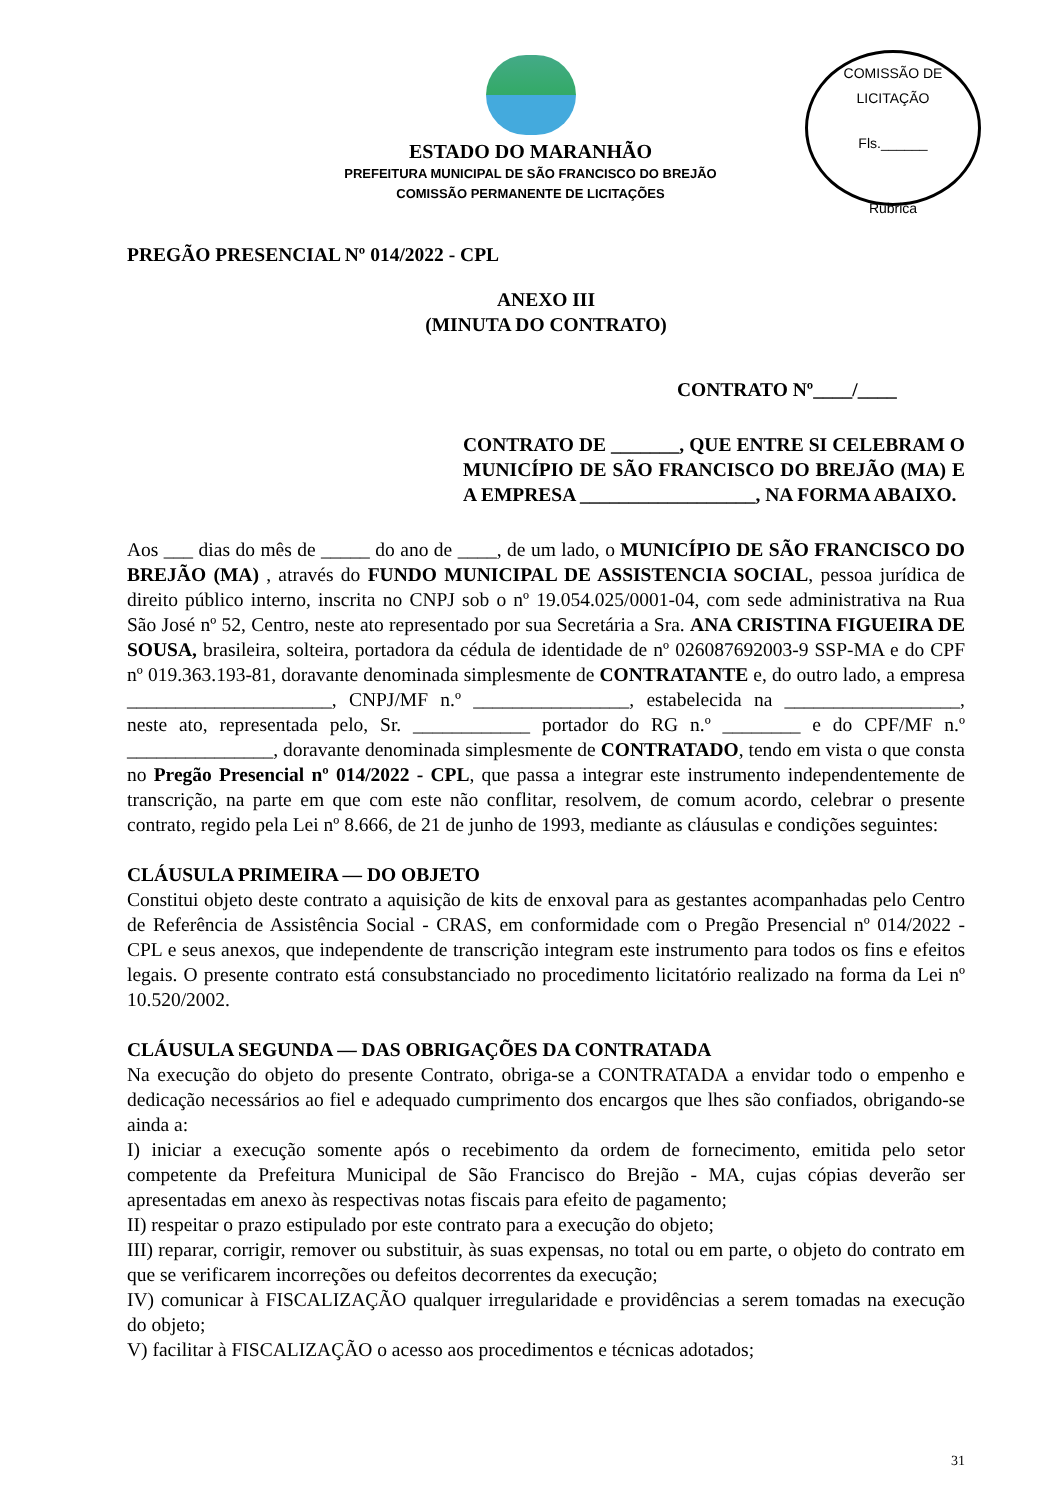COMISSÃO DE LICITAÇÃO
Fls.______
Rubrica
ESTADO DO MARANHÃO
PREFEITURA MUNICIPAL DE SÃO FRANCISCO DO BREJÃO
COMISSÃO PERMANENTE DE LICITAÇÕES
PREGÃO PRESENCIAL Nº 014/2022 - CPL
ANEXO III
(MINUTA DO CONTRATO)
CONTRATO Nº____/____
CONTRATO DE _______, QUE ENTRE SI CELEBRAM O MUNICÍPIO DE SÃO FRANCISCO DO BREJÃO (MA) E A EMPRESA __________________, NA FORMA ABAIXO.
Aos ___ dias do mês de _____ do ano de ____, de um lado, o MUNICÍPIO DE SÃO FRANCISCO DO BREJÃO (MA) , através do FUNDO MUNICIPAL DE ASSISTENCIA SOCIAL, pessoa jurídica de direito público interno, inscrita no CNPJ sob o nº 19.054.025/0001-04, com sede administrativa na Rua São José nº 52, Centro, neste ato representado por sua Secretária a Sra. ANA CRISTINA FIGUEIRA DE SOUSA, brasileira, solteira, portadora da cédula de identidade de nº 026087692003-9 SSP-MA e do CPF nº 019.363.193-81, doravante denominada simplesmente de CONTRATANTE e, do outro lado, a empresa _____________________, CNPJ/MF n.º ________________, estabelecida na __________________, neste ato, representada pelo, Sr. ____________ portador do RG n.º ________ e do CPF/MF n.º _______________, doravante denominada simplesmente de CONTRATADO, tendo em vista o que consta no Pregão Presencial nº 014/2022 - CPL, que passa a integrar este instrumento independentemente de transcrição, na parte em que com este não conflitar, resolvem, de comum acordo, celebrar o presente contrato, regido pela Lei nº 8.666, de 21 de junho de 1993, mediante as cláusulas e condições seguintes:
CLÁUSULA PRIMEIRA — DO OBJETO
Constitui objeto deste contrato a aquisição de kits de enxoval para as gestantes acompanhadas pelo Centro de Referência de Assistência Social - CRAS, em conformidade com o Pregão Presencial nº 014/2022 - CPL e seus anexos, que independente de transcrição integram este instrumento para todos os fins e efeitos legais. O presente contrato está consubstanciado no procedimento licitatório realizado na forma da Lei nº 10.520/2002.
CLÁUSULA SEGUNDA — DAS OBRIGAÇÕES DA CONTRATADA
Na execução do objeto do presente Contrato, obriga-se a CONTRATADA a envidar todo o empenho e dedicação necessários ao fiel e adequado cumprimento dos encargos que lhes são confiados, obrigando-se ainda a:
I) iniciar a execução somente após o recebimento da ordem de fornecimento, emitida pelo setor competente da Prefeitura Municipal de São Francisco do Brejão - MA, cujas cópias deverão ser apresentadas em anexo às respectivas notas fiscais para efeito de pagamento;
II) respeitar o prazo estipulado por este contrato para a execução do objeto;
III) reparar, corrigir, remover ou substituir, às suas expensas, no total ou em parte, o objeto do contrato em que se verificarem incorreções ou defeitos decorrentes da execução;
IV) comunicar à FISCALIZAÇÃO qualquer irregularidade e providências a serem tomadas na execução do objeto;
V) facilitar à FISCALIZAÇÃO o acesso aos procedimentos e técnicas adotados;
31